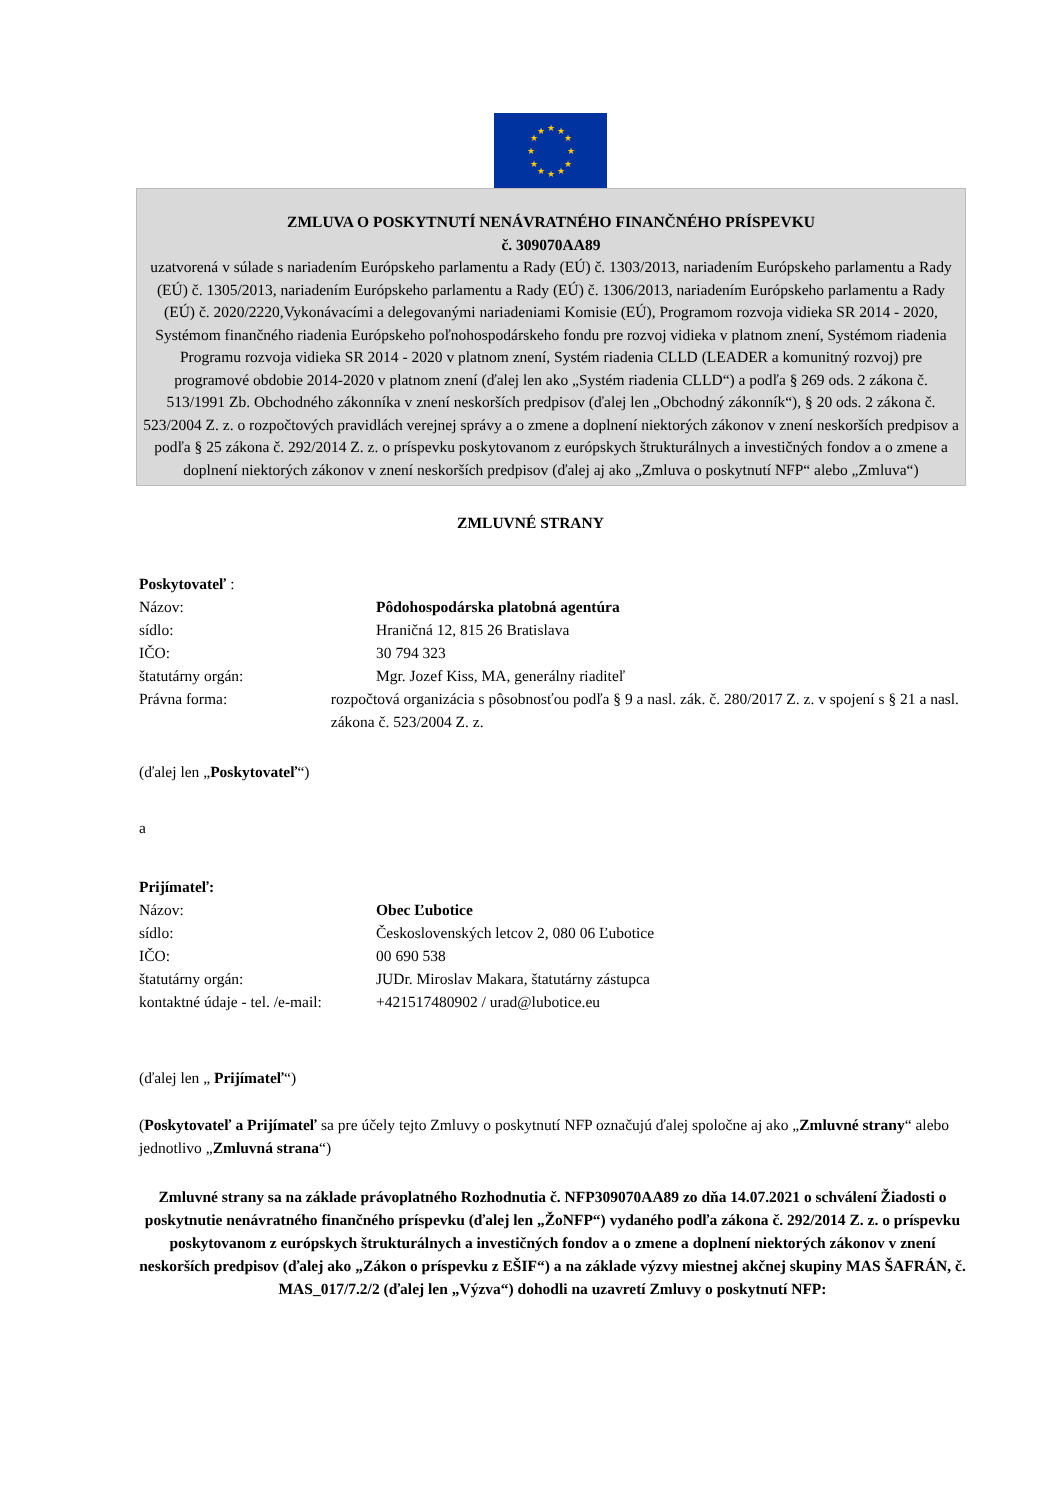★
★
★
★
★
★
★
★
★
★
★
★
ZMLUVA O POSKYTNUTÍ NENÁVRATNÉHO FINANČNÉHO PRÍSPEVKU
č. 309070AA89
uzatvorená v súlade s nariadením Európskeho parlamentu a Rady (EÚ) č. 1303/2013, nariadením Európskeho parlamentu a Rady (EÚ) č. 1305/2013, nariadením Európskeho parlamentu a Rady (EÚ) č. 1306/2013, nariadením Európskeho parlamentu a Rady (EÚ) č. 2020/2220,Vykonávacími a delegovanými nariadeniami Komisie (EÚ), Programom rozvoja vidieka SR 2014 - 2020, Systémom finančného riadenia Európskeho poľnohospodárskeho fondu pre rozvoj vidieka v platnom znení, Systémom riadenia Programu rozvoja vidieka SR 2014 - 2020 v platnom znení, Systém riadenia CLLD (LEADER a komunitný rozvoj) pre programové obdobie 2014-2020 v platnom znení (ďalej len ako „Systém riadenia CLLD“) a podľa § 269 ods. 2 zákona č. 513/1991 Zb. Obchodného zákonníka v znení neskorších predpisov (ďalej len „Obchodný zákonník“), § 20 ods. 2 zákona č. 523/2004 Z. z. o rozpočtových pravidlách verejnej správy a o zmene a doplnení niektorých zákonov v znení neskorších predpisov a podľa § 25 zákona č. 292/2014 Z. z. o príspevku poskytovanom z európskych štrukturálnych a investičných fondov a o zmene a doplnení niektorých zákonov v znení neskorších predpisov (ďalej aj ako „Zmluva o poskytnutí NFP“ alebo „Zmluva“)
ZMLUVNÉ STRANY
Poskytovateľ :
Názov: Pôdohospodárska platobná agentúra
sídlo: Hraničná 12, 815 26 Bratislava
IČO: 30 794 323
štatutárny orgán: Mgr. Jozef Kiss, MA, generálny riaditeľ
Právna forma: rozpočtová organizácia s pôsobnosťou podľa § 9 a nasl. zák. č. 280/2017 Z. z. v spojení s § 21 a nasl. zákona č. 523/2004 Z. z.
(ďalej len „Poskytovateľ“)
a
Prijímateľ:
Názov: Obec Ľubotice
sídlo: Československých letcov 2, 080 06 Ľubotice
IČO: 00 690 538
štatutárny orgán: JUDr. Miroslav Makara, štatutárny zástupca
kontaktné údaje - tel. /e-mail:
+421517480902 / urad@lubotice.eu
(ďalej len „ Prijímateľ“)
(Poskytovateľ a Prijímateľ sa pre účely tejto Zmluvy o poskytnutí NFP označujú ďalej spoločne aj ako „Zmluvné strany“ alebo jednotlivo „Zmluvná strana“)
Zmluvné strany sa na základe právoplatného Rozhodnutia č. NFP309070AA89 zo dňa 14.07.2021 o schválení Žiadosti o poskytnutie nenávratného finančného príspevku (ďalej len „ŽoNFP“) vydaného podľa zákona č. 292/2014 Z. z. o príspevku poskytovanom z európskych štrukturálnych a investičných fondov a o zmene a doplnení niektorých zákonov v znení neskorších predpisov (ďalej ako „Zákon o príspevku z EŠIF“) a na základe výzvy miestnej akčnej skupiny MAS ŠAFRÁN, č. MAS_017/7.2/2 (ďalej len „Výzva“) dohodli na uzavretí Zmluvy o poskytnutí NFP: